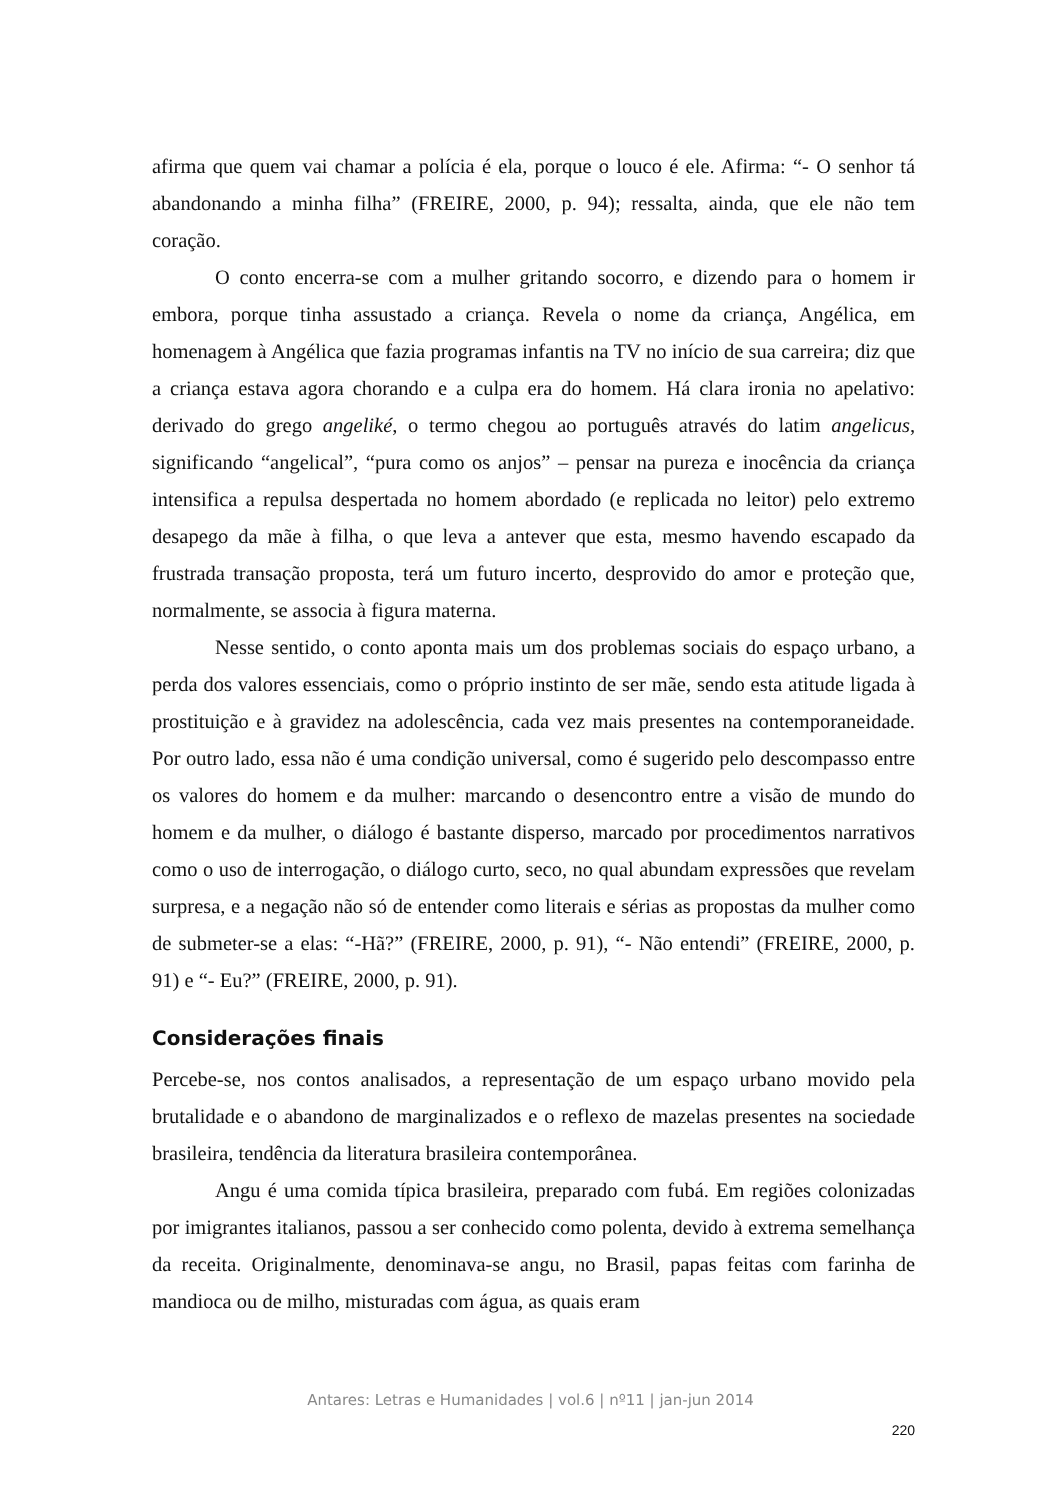afirma que quem vai chamar a polícia é ela, porque o louco é ele. Afirma: “- O senhor tá abandonando a minha filha” (FREIRE, 2000, p. 94); ressalta, ainda, que ele não tem coração.
O conto encerra-se com a mulher gritando socorro, e dizendo para o homem ir embora, porque tinha assustado a criança. Revela o nome da criança, Angélica, em homenagem à Angélica que fazia programas infantis na TV no início de sua carreira; diz que a criança estava agora chorando e a culpa era do homem. Há clara ironia no apelativo: derivado do grego angeliké, o termo chegou ao português através do latim angelicus, significando “angelical”, “pura como os anjos” – pensar na pureza e inocência da criança intensifica a repulsa despertada no homem abordado (e replicada no leitor) pelo extremo desapego da mãe à filha, o que leva a antever que esta, mesmo havendo escapado da frustrada transação proposta, terá um futuro incerto, desprovido do amor e proteção que, normalmente, se associa à figura materna.
Nesse sentido, o conto aponta mais um dos problemas sociais do espaço urbano, a perda dos valores essenciais, como o próprio instinto de ser mãe, sendo esta atitude ligada à prostituição e à gravidez na adolescência, cada vez mais presentes na contemporaneidade. Por outro lado, essa não é uma condição universal, como é sugerido pelo descompasso entre os valores do homem e da mulher: marcando o desencontro entre a visão de mundo do homem e da mulher, o diálogo é bastante disperso, marcado por procedimentos narrativos como o uso de interrogação, o diálogo curto, seco, no qual abundam expressões que revelam surpresa, e a negação não só de entender como literais e sérias as propostas da mulher como de submeter-se a elas: “-Hã?” (FREIRE, 2000, p. 91), “- Não entendi” (FREIRE, 2000, p. 91) e “- Eu?” (FREIRE, 2000, p. 91).
Considerações finais
Percebe-se, nos contos analisados, a representação de um espaço urbano movido pela brutalidade e o abandono de marginalizados e o reflexo de mazelas presentes na sociedade brasileira, tendência da literatura brasileira contemporânea.
Angu é uma comida típica brasileira, preparado com fubá. Em regiões colonizadas por imigrantes italianos, passou a ser conhecido como polenta, devido à extrema semelhança da receita. Originalmente, denominava-se angu, no Brasil, papas feitas com farinha de mandioca ou de milho, misturadas com água, as quais eram
Antares: Letras e Humanidades | vol.6 | nº11 | jan-jun 2014
220